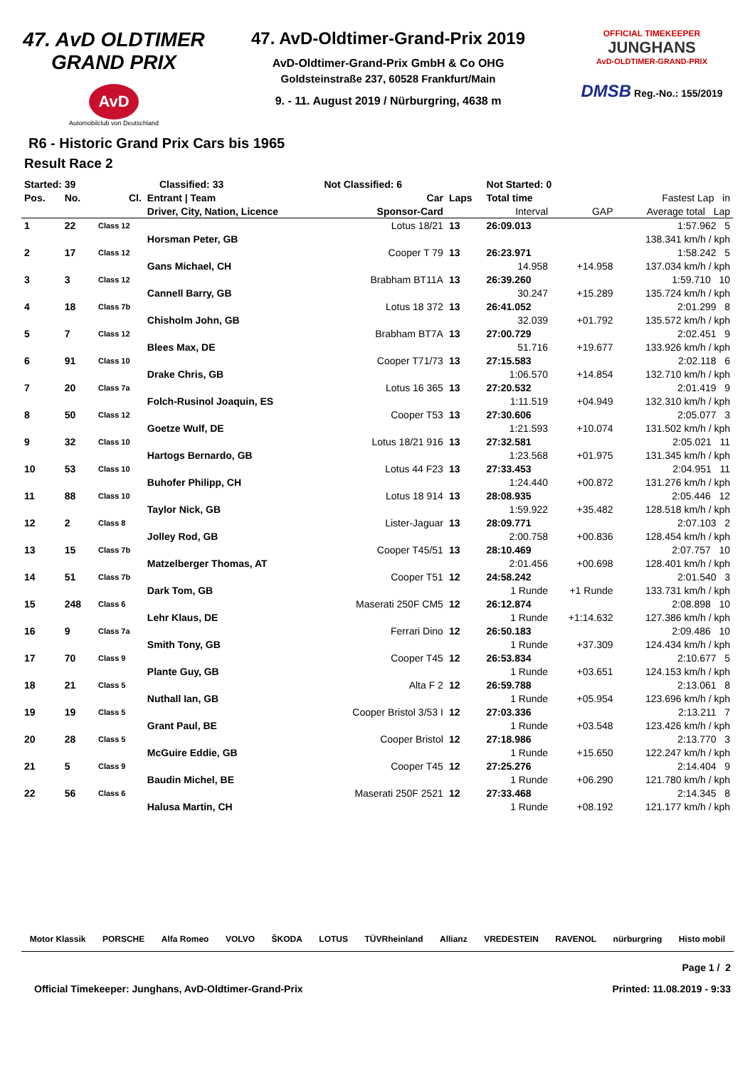47. AvD OLDTIMER GRAND PRIX
AvD
Automobilclub von Deutschland
47. AvD-Oldtimer-Grand-Prix 2019
AvD-Oldtimer-Grand-Prix GmbH & Co OHG
Goldsteinstraße 237, 60528 Frankfurt/Main
9. - 11. August 2019 / Nürburgring, 4638 m
OFFICIAL TIMEKEEPER
JUNGHANS
AvD-OLDTIMER-GRAND-PRIX
DMSB Reg.-No.: 155/2019
R6 - Historic Grand Prix Cars bis 1965
Result Race 2
| Started: 39 | | Classified: 33 | | Not Classified: 6 | | Not Started: 0 | | |
| --- | --- | --- | --- | --- | --- | --- | --- | --- |
| Pos. | No. | Cl. | Entrant / Team | Car | Laps | Total time | | Fastest Lap in |
| | | | Driver, City, Nation, Licence | Sponsor-Card | | Interval | GAP | Average total Lap |
| 1 | 22 | Class 12 | | Lotus 18/21 | 13 | 26:09.013 | | 1:57.962 5 |
| | | | Horsman Peter, GB | | | | | 138.341 km/h / kph |
| 2 | 17 | Class 12 | | Cooper T 79 | 13 | 26:23.971 | | 1:58.242 5 |
| | | | Gans Michael, CH | | | 14.958 | +14.958 | 137.034 km/h / kph |
| 3 | 3 | Class 12 | | Brabham BT11A | 13 | 26:39.260 | | 1:59.710 10 |
| | | | Cannell Barry, GB | | | 30.247 | +15.289 | 135.724 km/h / kph |
| 4 | 18 | Class 7b | | Lotus 18 372 | 13 | 26:41.052 | | 2:01.299 8 |
| | | | Chisholm John, GB | | | 32.039 | +01.792 | 135.572 km/h / kph |
| 5 | 7 | Class 12 | | Brabham BT7A | 13 | 27:00.729 | | 2:02.451 9 |
| | | | Blees Max, DE | | | 51.716 | +19.677 | 133.926 km/h / kph |
| 6 | 91 | Class 10 | | Cooper T71/73 | 13 | 27:15.583 | | 2:02.118 6 |
| | | | Drake Chris, GB | | | 1:06.570 | +14.854 | 132.710 km/h / kph |
| 7 | 20 | Class 7a | | Lotus 16 365 | 13 | 27:20.532 | | 2:01.419 9 |
| | | | Folch-Rusinol Joaquin, ES | | | 1:11.519 | +04.949 | 132.310 km/h / kph |
| 8 | 50 | Class 12 | | Cooper T53 | 13 | 27:30.606 | | 2:05.077 3 |
| | | | Goetze Wulf, DE | | | 1:21.593 | +10.074 | 131.502 km/h / kph |
| 9 | 32 | Class 10 | | Lotus 18/21 916 | 13 | 27:32.581 | | 2:05.021 11 |
| | | | Hartogs Bernardo, GB | | | 1:23.568 | +01.975 | 131.345 km/h / kph |
| 10 | 53 | Class 10 | | Lotus 44 F23 | 13 | 27:33.453 | | 2:04.951 11 |
| | | | Buhofer Philipp, CH | | | 1:24.440 | +00.872 | 131.276 km/h / kph |
| 11 | 88 | Class 10 | | Lotus 18 914 | 13 | 28:08.935 | | 2:05.446 12 |
| | | | Taylor Nick, GB | | | 1:59.922 | +35.482 | 128.518 km/h / kph |
| 12 | 2 | Class 8 | | Lister-Jaguar | 13 | 28:09.771 | | 2:07.103 2 |
| | | | Jolley Rod, GB | | | 2:00.758 | +00.836 | 128.454 km/h / kph |
| 13 | 15 | Class 7b | | Cooper T45/51 | 13 | 28:10.469 | | 2:07.757 10 |
| | | | Matzelberger Thomas, AT | | | 2:01.456 | +00.698 | 128.401 km/h / kph |
| 14 | 51 | Class 7b | | Cooper T51 | 12 | 24:58.242 | | 2:01.540 3 |
| | | | Dark Tom, GB | | | 1 Runde | +1 Runde | 133.731 km/h / kph |
| 15 | 248 | Class 6 | | Maserati 250F CM5 | 12 | 26:12.874 | | 2:08.898 10 |
| | | | Lehr Klaus, DE | | | 1 Runde | +1:14.632 | 127.386 km/h / kph |
| 16 | 9 | Class 7a | | Ferrari Dino | 12 | 26:50.183 | | 2:09.486 10 |
| | | | Smith Tony, GB | | | 1 Runde | +37.309 | 124.434 km/h / kph |
| 17 | 70 | Class 9 | | Cooper T45 | 12 | 26:53.834 | | 2:10.677 5 |
| | | | Plante Guy, GB | | | 1 Runde | +03.651 | 124.153 km/h / kph |
| 18 | 21 | Class 5 | | Alta F 2 | 12 | 26:59.788 | | 2:13.061 8 |
| | | | Nuthall Ian, GB | | | 1 Runde | +05.954 | 123.696 km/h / kph |
| 19 | 19 | Class 5 | | Cooper Bristol 3/53 I | 12 | 27:03.336 | | 2:13.211 7 |
| | | | Grant Paul, BE | | | 1 Runde | +03.548 | 123.426 km/h / kph |
| 20 | 28 | Class 5 | | Cooper Bristol | 12 | 27:18.986 | | 2:13.770 3 |
| | | | McGuire Eddie, GB | | | 1 Runde | +15.650 | 122.247 km/h / kph |
| 21 | 5 | Class 9 | | Cooper T45 | 12 | 27:25.276 | | 2:14.404 9 |
| | | | Baudin Michel, BE | | | 1 Runde | +06.290 | 121.780 km/h / kph |
| 22 | 56 | Class 6 | | Maserati 250F 2521 | 12 | 27:33.468 | | 2:14.345 8 |
| | | | Halusa Martin, CH | | | 1 Runde | +08.192 | 121.177 km/h / kph |
Motor Klassik PORSCHE Alfa Romeo VOLVO ŠKODA LOTUS TÜVRheinland Allianz VREDESTEIN RAVENOL nürburgring Histo mobil
Page 1 / 2
Official Timekeeper: Junghans, AvD-Oldtimer-Grand-Prix Printed: 11.08.2019 - 9:33